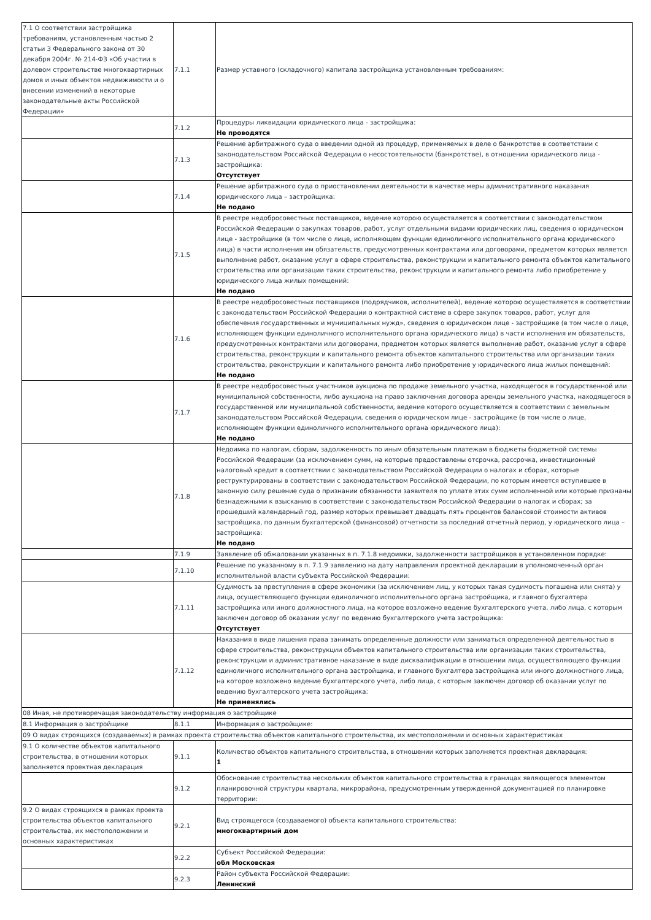| 7.1 О соответствии застройщика требованиям, установленным частью 2 статьи 3 Федерального закона от 30 декабря 2004г. № 214-ФЗ «Об участии в долевом строительстве многоквартирных домов и иных объектов недвижимости и о внесении изменений в некоторые законодательные акты Российской Федерации» | 7.1.1 | Размер уставного (складочного) капитала застройщика установленным требованиям: |
| | 7.1.2 | Процедуры ликвидации юридического лица - застройщика: Не проводятся |
| | 7.1.3 | Решение арбитражного суда о введении одной из процедур, применяемых в деле о банкротстве в соответствии с законодательством Российской Федерации о несостоятельности (банкротстве), в отношении юридического лица - застройщика: Отсутствует |
| | 7.1.4 | Решение арбитражного суда о приостановлении деятельности в качестве меры административного наказания юридического лица – застройщика: Не подано |
| | 7.1.5 | В реестре недобросовестных поставщиков, ведение которою осуществляется в соответствии с законодательством Российской Федерации о закупках товаров, работ, услуг отдельными видами юридических лиц, сведения о юридическом лице - застройщике (в том числе о лице, исполняющем функции единоличного исполнительного органа юридического лица) в части исполнения им обязательств, предусмотренных контрактами или договорами, предметом которых является выполнение работ, оказание услуг в сфере строительства, реконструкции и капитального ремонта объектов капитального строительства или организации таких строительства, реконструкции и капитального ремонта либо приобретение у юридического лица жилых помещений: Не подано |
| | 7.1.6 | В реестре недобросовестных поставщиков (подрядчиков, исполнителей), ведение которою осуществляется в соответствии с законодательством Российской Федерации о контрактной системе в сфере закупок товаров, работ, услуг для обеспечения государственных и муниципальных нужд», сведения о юридическом лице - застройщике (в том числе о лице, исполняющем функции единоличного исполнительного органа юридического лица) в части исполнения им обязательств, предусмотренных контрактами или договорами, предметом которых является выполнение работ, оказание услуг в сфере строительства, реконструкции и капитального ремонта объектов капитального строительства или организации таких строительства, реконструкции и капитального ремонта либо приобретение у юридического лица жилых помещений: Не подано |
| | 7.1.7 | В реестре недобросовестных участников аукциона по продаже земельного участка, находящегося в государственной или муниципальной собственности, либо аукциона на право заключения договора аренды земельного участка, находящегося в государственной или муниципальной собственности, ведение которого осуществляется в соответствии с земельным законодательством Российской Федерации, сведения о юридическом лице - застройщике (в том числе о лице, исполняющем функции единоличного исполнительного органа юридического лица): Не подано |
| | 7.1.8 | Недоимка по налогам, сборам, задолженность по иным обязательным платежам в бюджеты бюджетной системы Российской Федерации (за исключением сумм, на которые предоставлены отсрочка, рассрочка, инвестиционный налоговый кредит в соответствии с законодательством Российской Федерации о налогах и сборах, которые реструктурированы в соответствии с законодательством Российской Федерации, по которым имеется вступившее в законную силу решение суда о признании обязанности заявителя по уплате этих сумм исполненной или которые признаны безнадежными к взысканию в соответствии с законодательством Российской Федерации о налогах и сборах; за прошедший календарный год, размер которых превышает двадцать пять процентов балансовой стоимости активов застройщика, по данным бухгалтерской (финансовой) отчетности за последний отчетный период, у юридического лица – застройщика: Не подано |
| | 7.1.9 | Заявление об обжаловании указанных в п. 7.1.8 недоимки, задолженности застройщиков в установленном порядке: |
| | 7.1.10 | Решение по указанному в п. 7.1.9 заявлению на дату направления проектной декларации в уполномоченный орган исполнительной власти субъекта Российской Федерации: |
| | 7.1.11 | Судимость за преступления в сфере экономики (за исключением лиц, у которых такая судимость погашена или снята) у лица, осуществляющего функции единоличного исполнительного органа застройщика, и главного бухгалтера застройщика или иного должностного лица, на которое возложено ведение бухгалтерского учета, либо лица, с которым заключен договор об оказании услуг по ведению бухгалтерского учета застройщика: Отсутствует |
| | 7.1.12 | Наказания в виде лишения права занимать определенные должности или заниматься определенной деятельностью в сфере строительства, реконструкции объектов капитального строительства или организации таких строительства, реконструкции и административное наказание в виде дисквалификации в отношении лица, осуществляющего функции единоличного исполнительного органа застройщика, и главного бухгалтера застройщика или иного должностного лица, на которое возложено ведение бухгалтерского учета, либо лица, с которым заключен договор об оказании услуг по ведению бухгалтерского учета застройщика: Не применялись |
| 08 Иная, не противоречащая законодательству информация о застройщике | | |
| 8.1 Информация о застройщике | 8.1.1 | Информация о застройщике: |
| 09 О видах строящихся (создаваемых) в рамках проекта строительства объектов капитального строительства, их местоположении и основных характеристиках | | |
| 9.1 О количестве объектов капитального строительства, в отношении которых заполняется проектная декларация | 9.1.1 | Количество объектов капитального строительства, в отношении которых заполняется проектная декларация: 1 |
| | 9.1.2 | Обоснование строительства нескольких объектов капитального строительства в границах являющегося элементом планировочной структуры квартала, микрорайона, предусмотренным утвержденной документацией по планировке территории: |
| 9.2 О видах строящихся в рамках проекта строительства объектов капитального строительства, их местоположении и основных характеристиках | 9.2.1 | Вид строящегося (создаваемого) объекта капитального строительства: многоквартирный дом |
| | 9.2.2 | Субъект Российской Федерации: обл Московская |
| | 9.2.3 | Район субъекта Российской Федерации: Ленинский |